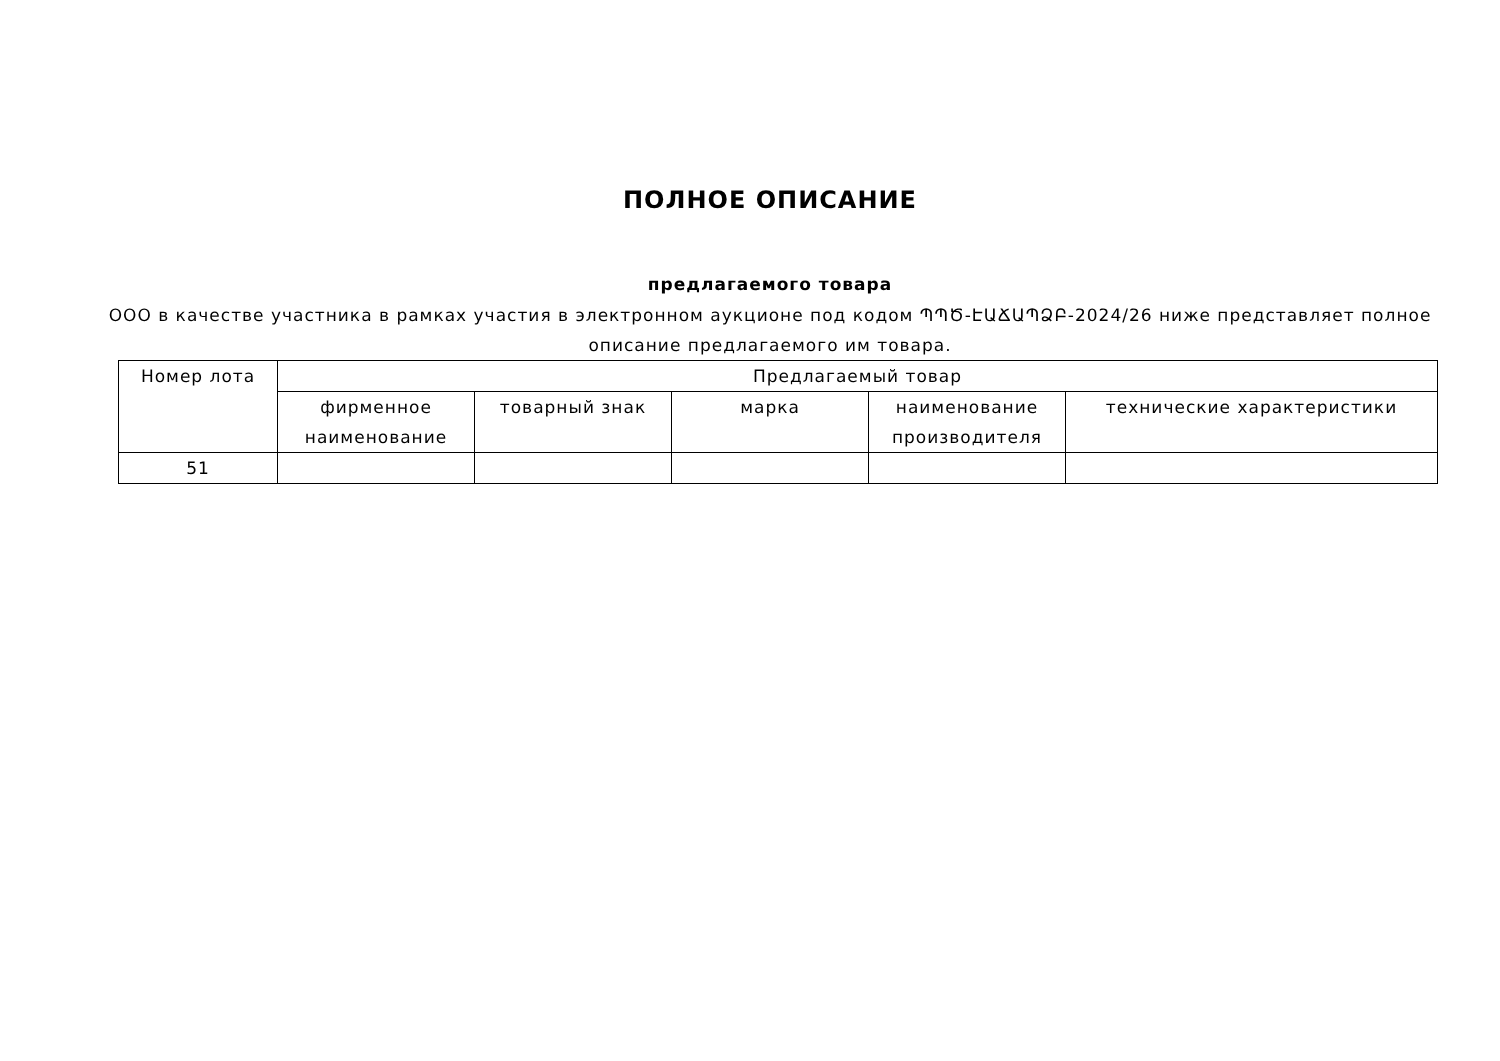ПОЛНОЕ ОПИСАНИЕ
предлагаемого товара
ООО в качестве участника в рамках участия в электронном аукционе под кодом ՊՊԾ-ԷԱՃԱՊՁԲ-2024/26 ниже представляет полное описание предлагаемого им товара.
| Номер лота | Предлагаемый товар | | | | |
| --- | --- | --- | --- | --- | --- |
| | фирменное наименование | товарный знак | марка | наименование производителя | технические характеристики |
| 51 | | | | | |